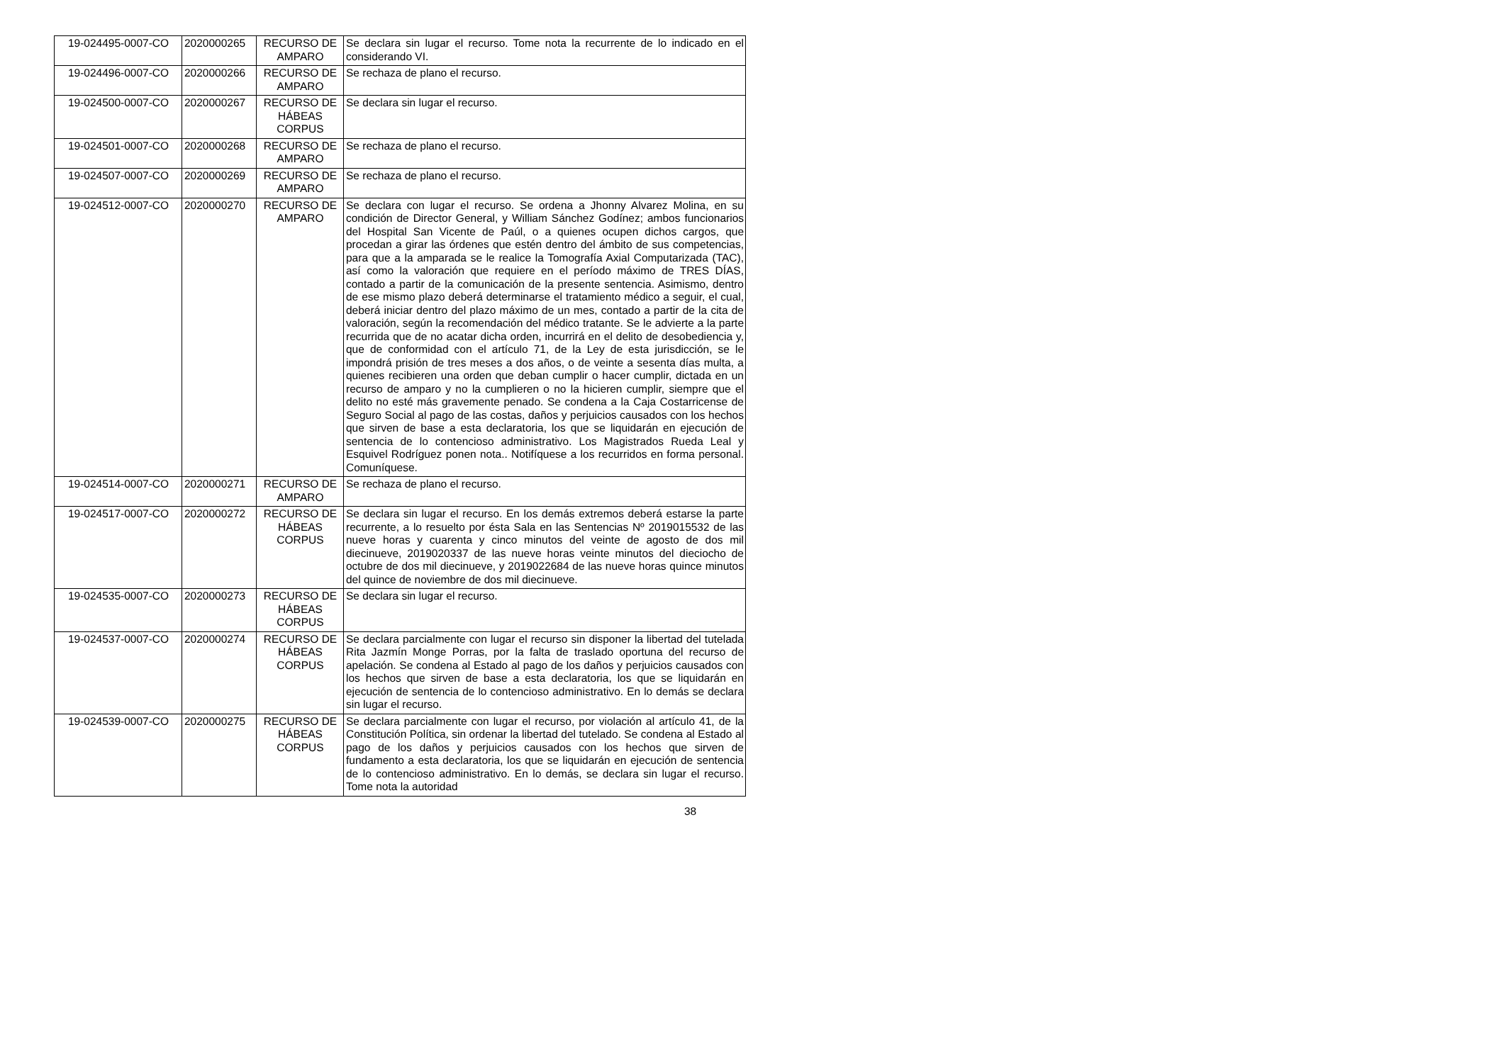| 19-024495-0007-CO | 2020000265 | RECURSO DE AMPARO | Se declara sin lugar el recurso. Tome nota la recurrente de lo indicado en el considerando VI. |
| 19-024496-0007-CO | 2020000266 | RECURSO DE AMPARO | Se rechaza de plano el recurso. |
| 19-024500-0007-CO | 2020000267 | RECURSO DE HÁBEAS CORPUS | Se declara sin lugar el recurso. |
| 19-024501-0007-CO | 2020000268 | RECURSO DE AMPARO | Se rechaza de plano el recurso. |
| 19-024507-0007-CO | 2020000269 | RECURSO DE AMPARO | Se rechaza de plano el recurso. |
| 19-024512-0007-CO | 2020000270 | RECURSO DE AMPARO | Se declara con lugar el recurso. Se ordena a Jhonny Alvarez Molina, en su condición de Director General, y William Sánchez Godínez; ambos funcionarios del Hospital San Vicente de Paúl, o a quienes ocupen dichos cargos, que procedan a girar las órdenes que estén dentro del ámbito de sus competencias, para que a la amparada se le realice la Tomografía Axial Computarizada (TAC), así como la valoración que requiere en el período máximo de TRES DÍAS, contado a partir de la comunicación de la presente sentencia. Asimismo, dentro de ese mismo plazo deberá determinarse el tratamiento médico a seguir, el cual, deberá iniciar dentro del plazo máximo de un mes, contado a partir de la cita de valoración, según la recomendación del médico tratante. Se le advierte a la parte recurrida que de no acatar dicha orden, incurrirá en el delito de desobediencia y, que de conformidad con el artículo 71, de la Ley de esta jurisdicción, se le impondrá prisión de tres meses a dos años, o de veinte a sesenta días multa, a quienes recibieren una orden que deban cumplir o hacer cumplir, dictada en un recurso de amparo y no la cumplieren o no la hicieren cumplir, siempre que el delito no esté más gravemente penado. Se condena a la Caja Costarricense de Seguro Social al pago de las costas, daños y perjuicios causados con los hechos que sirven de base a esta declaratoria, los que se liquidarán en ejecución de sentencia de lo contencioso administrativo. Los Magistrados Rueda Leal y Esquivel Rodríguez ponen nota.. Notifíquese a los recurridos en forma personal. Comuníquese. |
| 19-024514-0007-CO | 2020000271 | RECURSO DE AMPARO | Se rechaza de plano el recurso. |
| 19-024517-0007-CO | 2020000272 | RECURSO DE HÁBEAS CORPUS | Se declara sin lugar el recurso. En los demás extremos deberá estarse la parte recurrente, a lo resuelto por ésta Sala en las Sentencias Nº 2019015532 de las nueve horas y cuarenta y cinco minutos del veinte de agosto de dos mil diecinueve, 2019020337 de las nueve horas veinte minutos del dieciocho de octubre de dos mil diecinueve, y 2019022684 de las nueve horas quince minutos del quince de noviembre de dos mil diecinueve. |
| 19-024535-0007-CO | 2020000273 | RECURSO DE HÁBEAS CORPUS | Se declara sin lugar el recurso. |
| 19-024537-0007-CO | 2020000274 | RECURSO DE HÁBEAS CORPUS | Se declara parcialmente con lugar el recurso sin disponer la libertad del tutelada Rita Jazmín Monge Porras, por la falta de traslado oportuna del recurso de apelación. Se condena al Estado al pago de los daños y perjuicios causados con los hechos que sirven de base a esta declaratoria, los que se liquidarán en ejecución de sentencia de lo contencioso administrativo. En lo demás se declara sin lugar el recurso. |
| 19-024539-0007-CO | 2020000275 | RECURSO DE HÁBEAS CORPUS | Se declara parcialmente con lugar el recurso, por violación al artículo 41, de la Constitución Política, sin ordenar la libertad del tutelado. Se condena al Estado al pago de los daños y perjuicios causados con los hechos que sirven de fundamento a esta declaratoria, los que se liquidarán en ejecución de sentencia de lo contencioso administrativo. En lo demás, se declara sin lugar el recurso. Tome nota la autoridad |
38